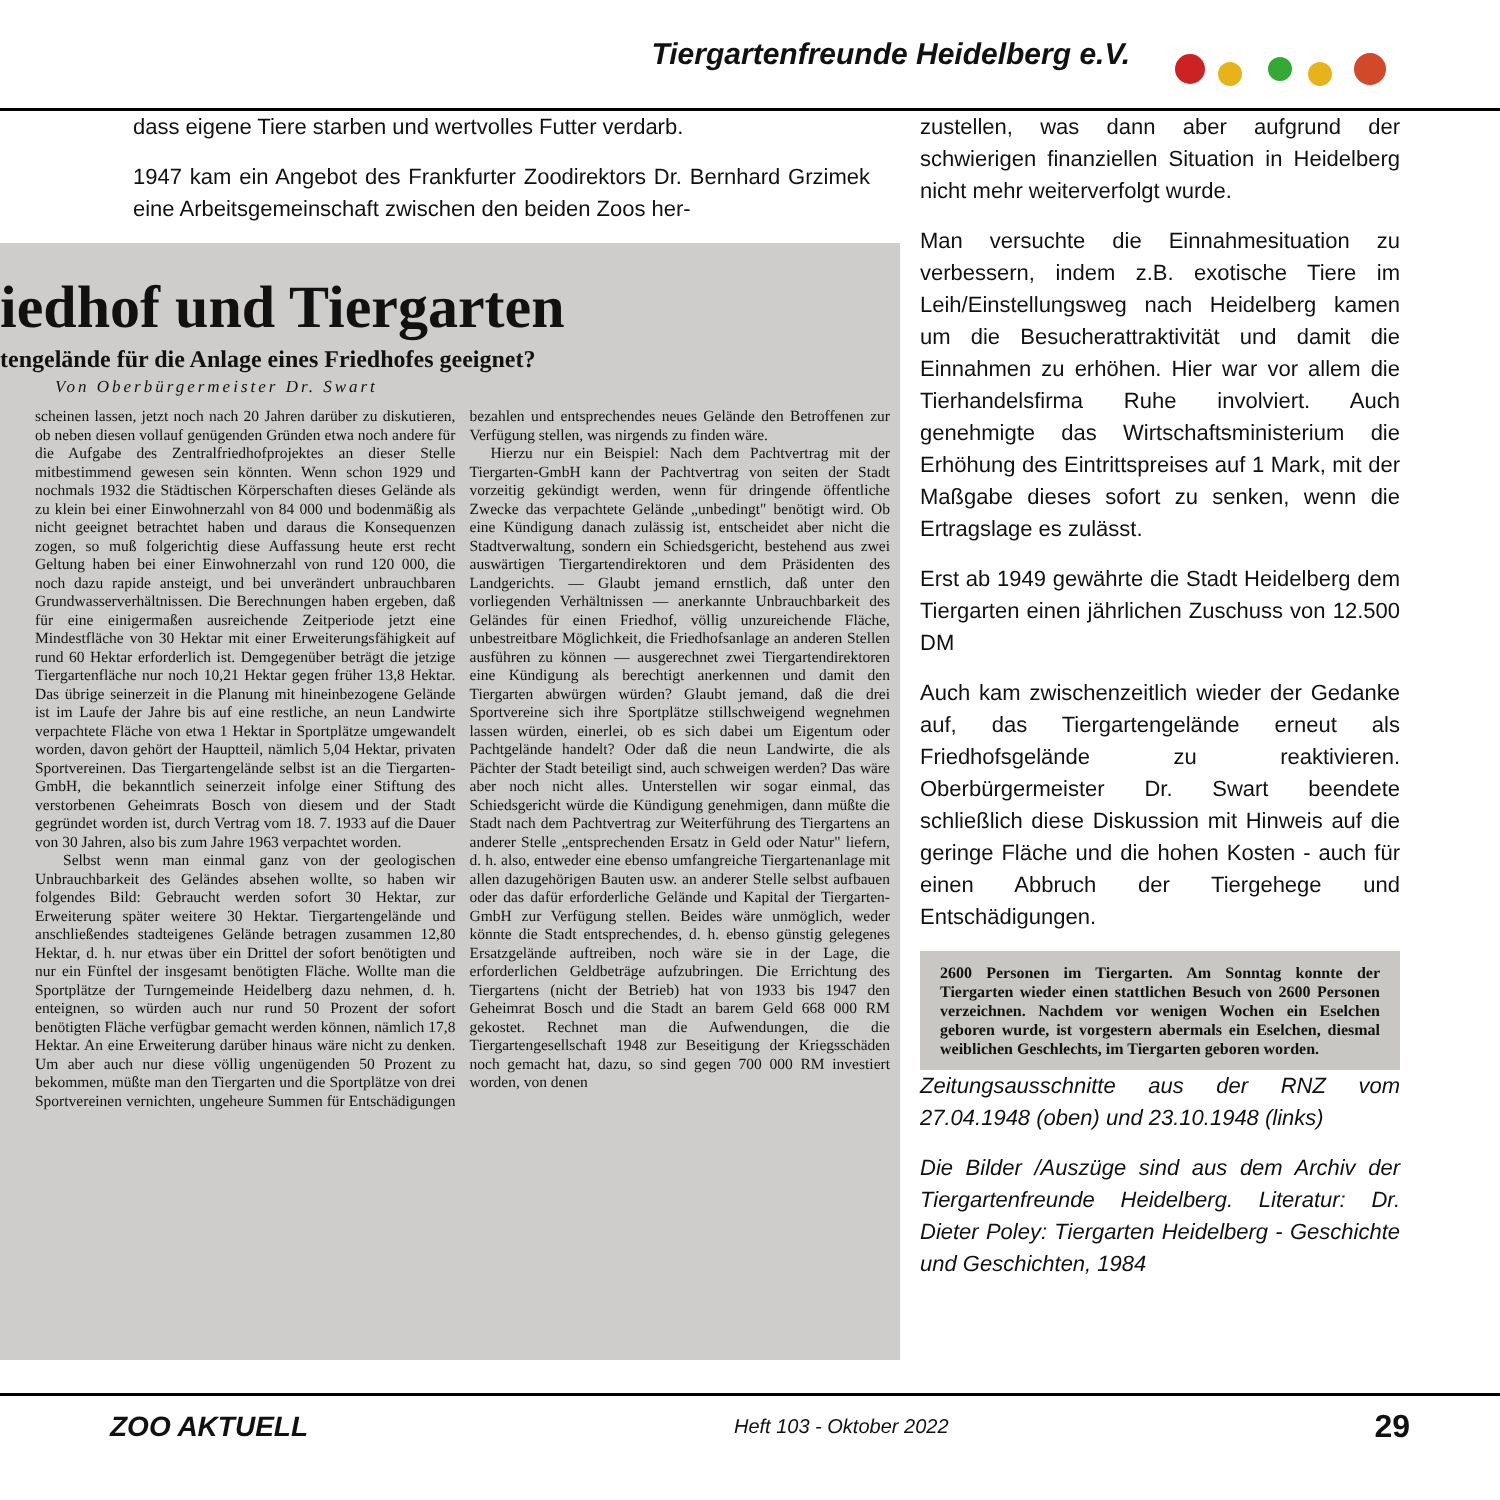Tiergartenfreunde Heidelberg e.V.
dass eigene Tiere starben und wertvolles Futter verdarb.
1947 kam ein Angebot des Frankfurter Zoodirektors Dr. Bernhard Grzimek eine Arbeitsgemeinschaft zwischen den beiden Zoos her-
iedhof und Tiergarten
tengelände für die Anlage eines Friedhofes geeignet?
Von Oberbürgermeister Dr. Swart
scheinen lassen, jetzt noch nach 20 Jahren darüber zu diskutieren, ob neben diesen vollauf genügenden Gründen etwa noch andere für die Aufgabe des Zentralfriedhofprojektes an dieser Stelle mitbestimmend gewesen sein könnten. Wenn schon 1929 und nochmals 1932 die Städtischen Körperschaften dieses Gelände als zu klein bei einer Einwohnerzahl von 84 000 und bodenmäßig als nicht geeignet betrachtet haben und daraus die Konsequenzen zogen, so muß folgerichtig diese Auffassung heute erst recht Geltung haben bei einer Einwohnerzahl von rund 120 000, die noch dazu rapide ansteigt, und bei unverändert unbrauchbaren Grundwasserverhältnissen. Die Berechnungen haben ergeben, daß für eine einigermaßen ausreichende Zeitperiode jetzt eine Mindestfläche von 30 Hektar mit einer Erweiterungsfähigkeit auf rund 60 Hektar erforderlich ist. Demgegenüber beträgt die jetzige Tiergartenfläche nur noch 10,21 Hektar gegen früher 13,8 Hektar. Das übrige seinerzeit in die Planung mit hineinbezogene Gelände ist im Laufe der Jahre bis auf eine restliche, an neun Landwirte verpachtete Fläche von etwa 1 Hektar in Sportplätze umgewandelt worden, davon gehört der Hauptteil, nämlich 5,04 Hektar, privaten Sportvereinen. Das Tiergartengelände selbst ist an die Tiergarten-GmbH, die bekanntlich seinerzeit infolge einer Stiftung des verstorbenen Geheimrats Bosch von diesem und der Stadt gegründet worden ist, durch Vertrag vom 18. 7. 1933 auf die Dauer von 30 Jahren, also bis zum Jahre 1963 verpachtet worden.
Selbst wenn man einmal ganz von der geologischen Unbrauchbarkeit des Geländes absehen wollte, so haben wir folgendes Bild: Gebraucht werden sofort 30 Hektar, zur Erweiterung später weitere 30 Hektar. Tiergartengelände und anschließendes stadteigenes Gelände betragen zusammen 12,80 Hektar, d. h. nur etwas über ein Drittel der sofort benötigten und nur ein Fünftel der insgesamt benötigten Fläche. Wollte man die Sportplätze der Turngemeinde Heidelberg dazu nehmen, d. h. enteignen, so würden auch nur rund 50 Prozent der sofort benötigten Fläche verfügbar gemacht werden können, nämlich 17,8 Hektar. An eine Erweiterung darüber hinaus wäre nicht zu denken. Um aber auch nur diese völlig ungenügenden 50 Prozent zu bekommen, müßte man den Tiergarten und die Sportplätze von drei Sportvereinen vernichten, ungeheure Summen für Entschädigungen bezahlen und entsprechendes neues Gelände den Betroffenen zur Verfügung stellen, was nirgends zu finden wäre.
Hierzu nur ein Beispiel: Nach dem Pachtvertrag mit der Tiergarten-GmbH kann der Pachtvertrag von seiten der Stadt vorzeitig gekündigt werden, wenn für dringende öffentliche Zwecke das verpachtete Gelände „unbedingt" benötigt wird. Ob eine Kündigung danach zulässig ist, entscheidet aber nicht die Stadtverwaltung, sondern ein Schiedsgericht, bestehend aus zwei auswärtigen Tiergartendirektoren und dem Präsidenten des Landgerichts. — Glaubt jemand ernstlich, daß unter den vorliegenden Verhältnissen — anerkannte Unbrauchbarkeit des Geländes für einen Friedhof, völlig unzureichende Fläche, unbestreitbare Möglichkeit, die Friedhofsanlage an anderen Stellen ausführen zu können — ausgerechnet zwei Tiergartendirektoren eine Kündigung als berechtigt anerkennen und damit den Tiergarten abwürgen würden? Glaubt jemand, daß die drei Sportvereine sich ihre Sportplätze stillschweigend wegnehmen lassen würden, einerlei, ob es sich dabei um Eigentum oder Pachtgelände handelt? Oder daß die neun Landwirte, die als Pächter der Stadt beteiligt sind, auch schweigen werden? Das wäre aber noch nicht alles. Unterstellen wir sogar einmal, das Schiedsgericht würde die Kündigung genehmigen, dann müßte die Stadt nach dem Pachtvertrag zur Weiterführung des Tiergartens an anderer Stelle „entsprechenden Ersatz in Geld oder Natur" liefern, d. h. also, entweder eine ebenso umfangreiche Tiergartenanlage mit allen dazugehörigen Bauten usw. an anderer Stelle selbst aufbauen oder das dafür erforderliche Gelände und Kapital der Tiergarten-GmbH zur Verfügung stellen. Beides wäre unmöglich, weder könnte die Stadt entsprechendes, d. h. ebenso günstig gelegenes Ersatzgelände auftreiben, noch wäre sie in der Lage, die erforderlichen Geldbeträge aufzubringen. Die Errichtung des Tiergartens (nicht der Betrieb) hat von 1933 bis 1947 den Geheimrat Bosch und die Stadt an barem Geld 668 000 RM gekostet. Rechnet man die Aufwendungen, die die Tiergartengesellschaft 1948 zur Beseitigung der Kriegsschäden noch gemacht hat, dazu, so sind gegen 700 000 RM investiert worden, von denen
zustellen, was dann aber aufgrund der schwierigen finanziellen Situation in Heidelberg nicht mehr weiterverfolgt wurde.
Man versuchte die Einnahmesituation zu verbessern, indem z.B. exotische Tiere im Leih/Einstellungsweg nach Heidelberg kamen um die Besucherattraktivität und damit die Einnahmen zu erhöhen. Hier war vor allem die Tierhandelsfirma Ruhe involviert. Auch genehmigte das Wirtschaftsministerium die Erhöhung des Eintrittspreises auf 1 Mark, mit der Maßgabe dieses sofort zu senken, wenn die Ertragslage es zulässt.
Erst ab 1949 gewährte die Stadt Heidelberg dem Tiergarten einen jährlichen Zuschuss von 12.500 DM
Auch kam zwischenzeitlich wieder der Gedanke auf, das Tiergartengelände erneut als Friedhofsgelände zu reaktivieren. Oberbürgermeister Dr. Swart beendete schließlich diese Diskussion mit Hinweis auf die geringe Fläche und die hohen Kosten - auch für einen Abbruch der Tiergehege und Entschädigungen.
2600 Personen im Tiergarten. Am Sonntag konnte der Tiergarten wieder einen stattlichen Besuch von 2600 Personen verzeichnen. Nachdem vor wenigen Wochen ein Eselchen geboren wurde, ist vorgestern abermals ein Eselchen, diesmal weiblichen Geschlechts, im Tiergarten geboren worden.
Zeitungsausschnitte aus der RNZ vom 27.04.1948 (oben) und 23.10.1948 (links)
Die Bilder /Auszüge sind aus dem Archiv der Tiergartenfreunde Heidelberg. Literatur: Dr. Dieter Poley: Tiergarten Heidelberg - Geschichte und Geschichten, 1984
ZOO AKTUELL Heft 103 - Oktober 2022 29